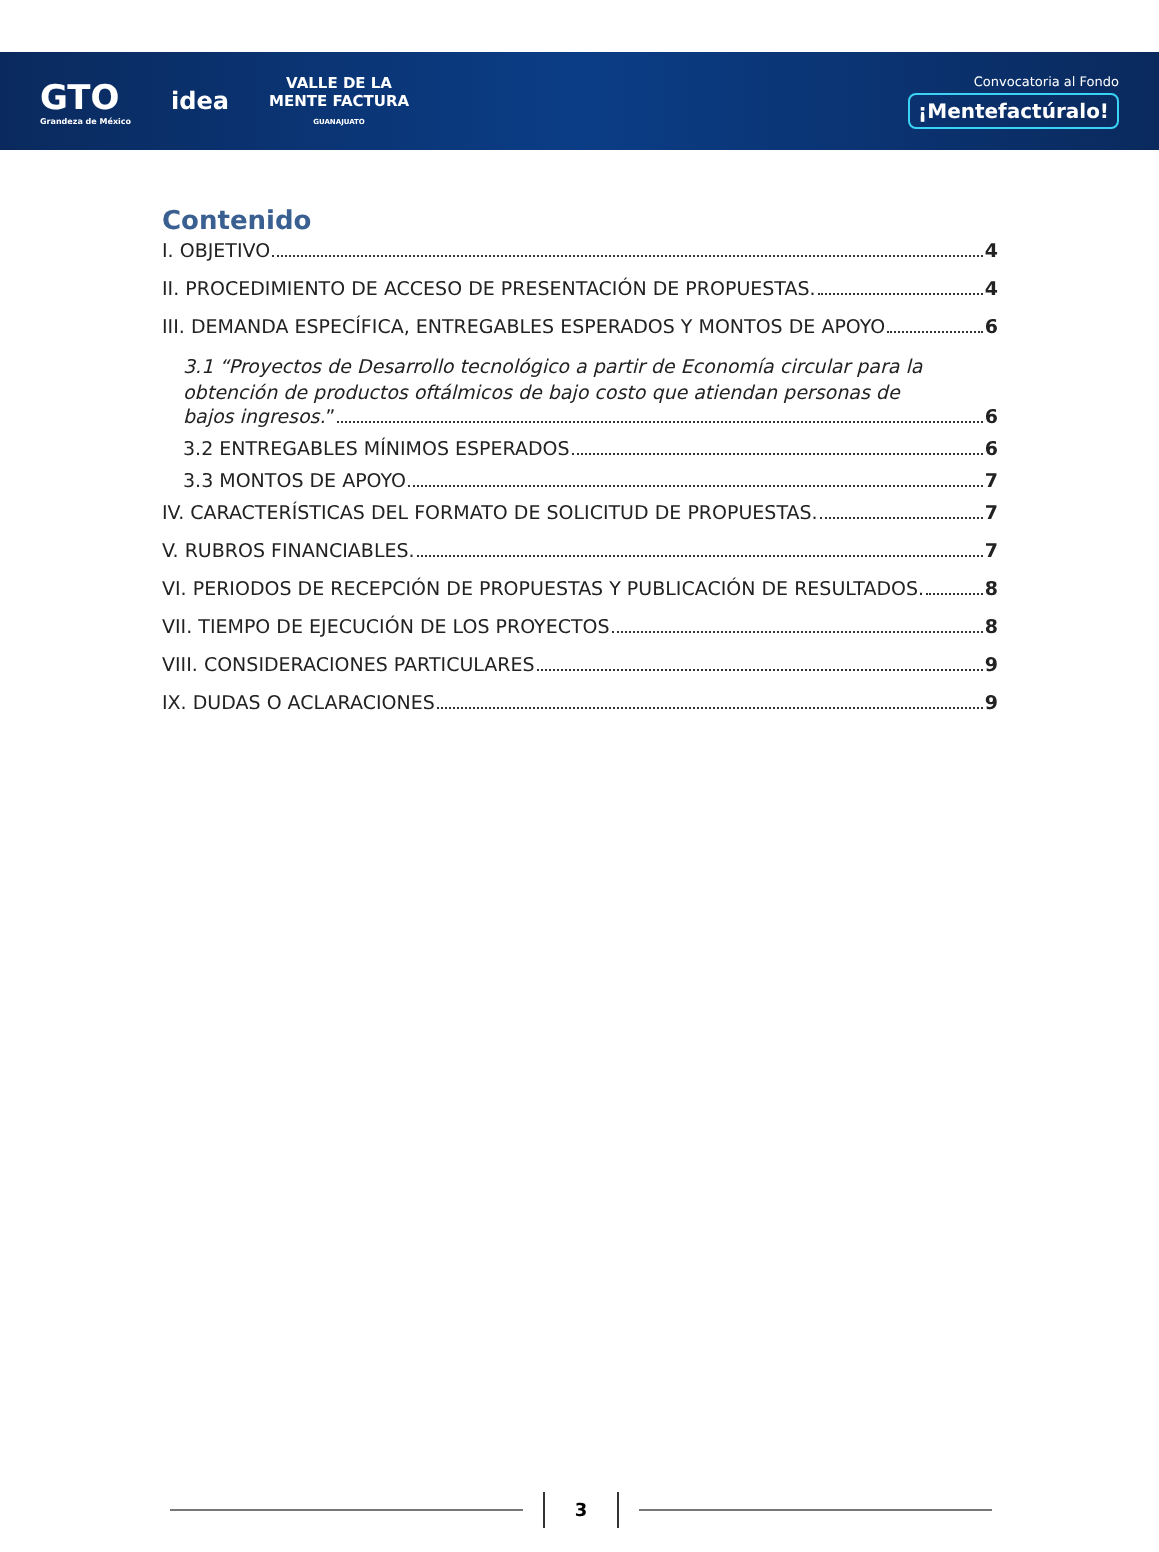GTO
Grandeza de México
idea
VALLE DE LA
MENTE FACTURA
GUANAJUATO
Convocatoria al Fondo
¡Mentefactúralo!
Contenido
I. OBJETIVO 4
II. PROCEDIMIENTO DE ACCESO DE PRESENTACIÓN DE PROPUESTAS. 4
III. DEMANDA ESPECÍFICA, ENTREGABLES ESPERADOS Y MONTOS DE APOYO 6
3.1 “Proyectos de Desarrollo tecnológico a partir de Economía circular para la obtención de productos oftálmicos de bajo costo que atiendan personas de
bajos ingresos.” 6
3.2 ENTREGABLES MÍNIMOS ESPERADOS 6
3.3 MONTOS DE APOYO 7
IV. CARACTERÍSTICAS DEL FORMATO DE SOLICITUD DE PROPUESTAS. 7
V. RUBROS FINANCIABLES. 7
VI. PERIODOS DE RECEPCIÓN DE PROPUESTAS Y PUBLICACIÓN DE RESULTADOS. 8
VII. TIEMPO DE EJECUCIÓN DE LOS PROYECTOS 8
VIII. CONSIDERACIONES PARTICULARES 9
IX. DUDAS O ACLARACIONES 9
3